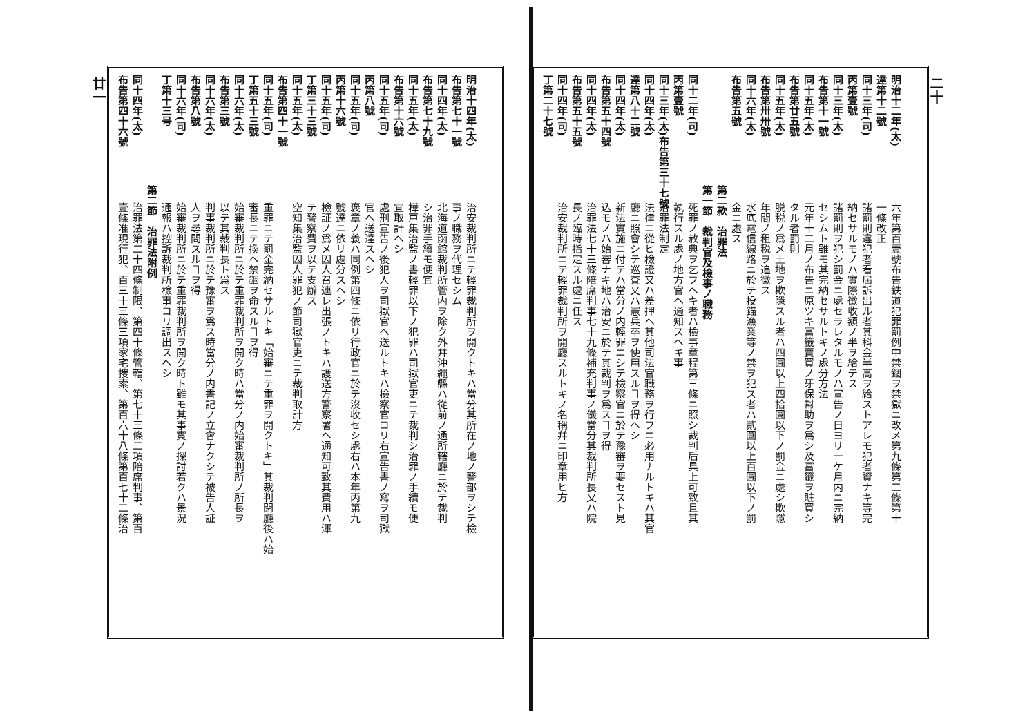二十
明治十二年(太) 六年第百壹號布告鉄道犯罪罰例中禁錮ヲ禁獄ニ改メ第九條第二條第十
達第十二號一條改正
同十三年(司) 諸罰則違犯者看屆訴出ル者其科金半高ヲ給ストアレモ犯者資ナキ等完
丙第壹號納セサルモノハ實際徴收額ノ半ヲ給テス
同十三年(太) 諸罰則ヲ犯シ罰金ニ處セラレタルモノハ宣告ノ日ヨリ一ケ月内ニ完納
布告第十一號セシムト雖モ其完納セサルトキノ處分方法
同十五年(太) 元年十二月ノ布告ニ原ツキ富籤賣買ノ牙保幇助ヲ爲シ及富籤ヲ賍買シ
布告第廿五號タル者罰則
同十五年(太) 脱税ノ爲メ土地ヲ欺隱スル者ハ四圓以上四拾圓以下ノ罰金ニ處シ欺隱
布告第卅卅號年間ノ租税ヲ追徴ス
同十六年(太) 水底電信線路ニ於テ投錨漁業等ノ禁ヲ犯ス者ハ貳圓以上百圓以下ノ罰
布告第五號金ニ處ス
第二款　治罪法
第一節　裁判官及檢事ノ職務
同十二年(司) 死罪ノ赦典ヲ乞フヘキ者ハ檢事章程第三條ニ照シ裁判后具上可致且其
丙第壹號執行スル處ノ地方官ヘ通知スヘキ事
同十三年(太)布告第三十七號治罪法制定
同十四年(太) 法律ニ從ヒ檢證又ハ差押ヘ其他司法官職務ヲ行フニ必用ナルトキハ其官
達第八十二號廳ニ照會シテ巡査又ハ憲兵卒ヲ使用スルヿヲ得ヘシ
同十四年(太) 新法實施ニ付テハ當分ノ内輕罪ニシテ檢察官ニ於テ豫審ヲ要セスト見
布告第五十四號込モノハ始審ナキ地ハ治安ニ於テ其裁判ヲ爲スヿヲ得
同十四年(太) 治罪法七十三條陪席判事七十九條補充判事ノ儀當分其裁判所長又ハ院
布告第五十五號長ノ臨時指定スル處ニ任ス
同十四年(司) 治安裁判所ニテ輕罪裁判所ヲ開廳スルトキノ名稱幷ニ印章用ヒ方
丁第二十七號
廿一
明治十四年(太) 治安裁判所ニテ輕罪裁判所ヲ開クトキハ當分其所在ノ地ノ警部ヲシテ檢
布告第七十一號事ノ職務ヲ代理セシム
同十四年(太) 北海道函館裁判所管内ヲ除ク外幷沖繩縣ハ從前ノ通所轄廳ニ於テ裁判
布告第七十九號シ治罪手續モ便宜
同十五年(太) 樺戸集治監ノ書輕罪以下ノ犯罪ハ司獄官吏ニテ裁判シ治罪ノ手續モ便
布告第十六號宜取計ヘシ
同十五年(司) 處刑宣告ノ後犯人ヲ司獄官ヘ送ルトキハ檢察官ヨリ右宣告書ノ寫ヲ司獄
丙第八號官ヘ送達スヘシ
同十五年(司) 褒章ノ義ハ同例第四條ニ依リ行政官ニ於テ沒收セシ處右ハ本年丙第九
丙第十六號號達ニ依リ處分スヘシ
同十五年(司) 檢証ノ爲メ囚人召連レ出張ノトキハ護送方警察署ヘ通知可致其費用ハ渾
丁第三十三號テ警察費ヲ以テ支辦ス
同十五年(太) 空知集治監囚人罪犯ノ節司獄官吏ニテ裁判取計方
布告第四十一號
同十五年(司) 重罪ニテ罰金完納セサルトキ「始審ニテ重罪ヲ開クトキ」其裁判閉廳後ハ始
丁第五十三號審長ニテ換ヘ禁錮ヲ命スルヿヲ得
同十六年(太) 始審裁判所ニ於テ重罪裁判所ヲ開ク時ハ當分ノ内始審裁判所ノ所長ヲ
布告第三號以テ其裁判長ト爲ス
同十六年(太) 判事裁判所ニ於テ豫審ヲ爲ス時當分ノ内書記ノ立會ナクシテ被告人証
布告第八號人ヲ尋問スルヿヲ得
同十六年(司) 始審裁判所ニ於テ重罪裁判所ヲ開ク時ト雖モ其事實ノ探討若クハ景況
丁第十三号通報ハ控訴裁判所檢事ヨリ調出スヘシ
第二節　治罪法附例
同十四年(太) 治罪法第二十四條制限、第四十條管轄、第七十三條二項陪席判事、第百
布告第四十六號壹條准現行犯、百三十三條三項家宅捜索、第百六十八條第百七十二條治